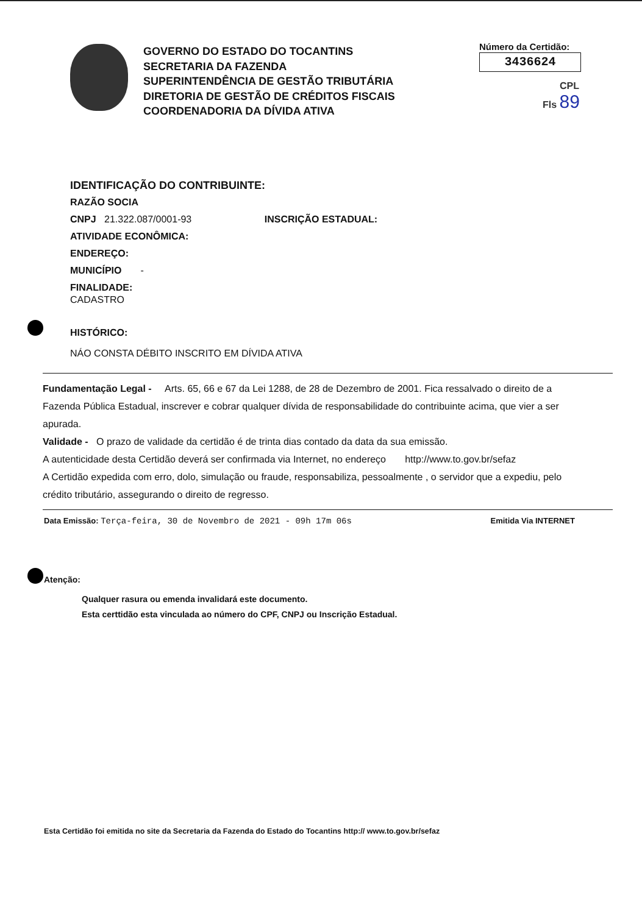GOVERNO DO ESTADO DO TOCANTINS
SECRETARIA DA FAZENDA
SUPERINTENDÊNCIA DE GESTÃO TRIBUTÁRIA
DIRETORIA DE GESTÃO DE CRÉDITOS FISCAIS
COORDENADORIA DA DÍVIDA ATIVA
Número da Certidão:
3436624
CPL
Fls 89
IDENTIFICAÇÃO DO CONTRIBUINTE:
RAZÃO SOCIA
CNPJ 21.322.087/0001-93 INSCRIÇÃO ESTADUAL:
ATIVIDADE ECONÔMICA:
ENDEREÇO:
MUNICÍPIO -
FINALIDADE:
CADASTRO
HISTÓRICO:
NÁO CONSTA DÉBITO INSCRITO EM DÍVIDA ATIVA
Fundamentação Legal - Arts. 65, 66 e 67 da Lei 1288, de 28 de Dezembro de 2001. Fica ressalvado o direito de a Fazenda Pública Estadual, inscrever e cobrar qualquer dívida de responsabilidade do contribuinte acima, que vier a ser apurada.
Validade - O prazo de validade da certidão é de trinta dias contado da data da sua emissão.
A autenticidade desta Certidão deverá ser confirmada via Internet, no endereço http://www.to.gov.br/sefaz
A Certidão expedida com erro, dolo, simulação ou fraude, responsabiliza, pessoalmente , o servidor que a expediu, pelo crédito tributário, assegurando o direito de regresso.
Data Emissão: Terça-feira, 30 de Novembro de 2021 - 09h 17m 06s
Emitida Via INTERNET
Atenção:
Qualquer rasura ou emenda invalidará este documento.
Esta certtidão esta vinculada ao número do CPF, CNPJ ou Inscrição Estadual.
Esta Certidão foi emitida no site da Secretaria da Fazenda do Estado do Tocantins http:// www.to.gov.br/sefaz